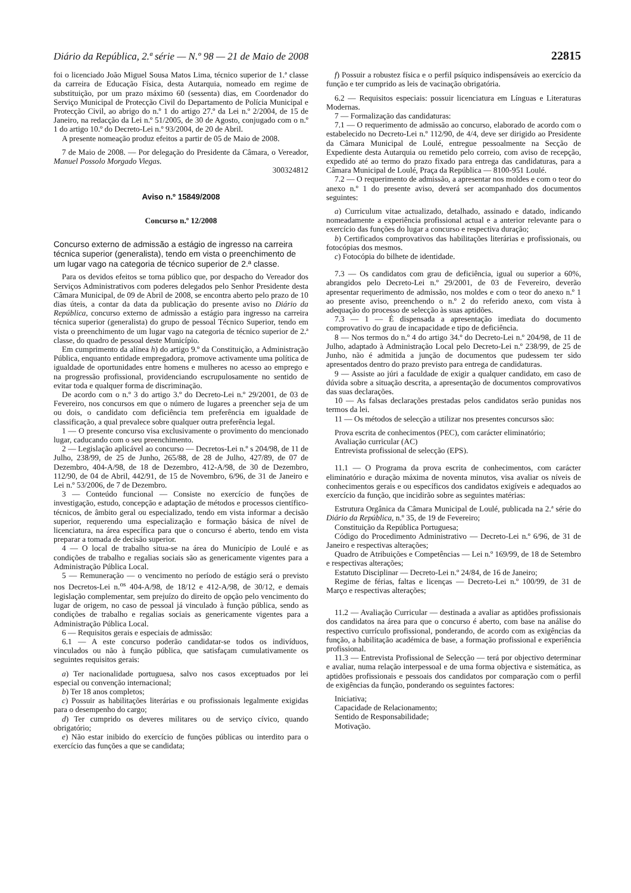Diário da República, 2.ª série — N.º 98 — 21 de Maio de 2008 22815
foi o licenciado João Miguel Sousa Matos Lima, técnico superior de 1.ª classe da carreira de Educação Física, desta Autarquia, nomeado em regime de substituição, por um prazo máximo 60 (sessenta) dias, em Coordenador do Serviço Municipal de Protecção Civil do Departamento de Polícia Municipal e Protecção Civil, ao abrigo do n.º 1 do artigo 27.º da Lei n.º 2/2004, de 15 de Janeiro, na redacção da Lei n.º 51/2005, de 30 de Agosto, conjugado com o n.º 1 do artigo 10.º do Decreto-Lei n.º 93/2004, de 20 de Abril.
A presente nomeação produz efeitos a partir de 05 de Maio de 2008.
7 de Maio de 2008. — Por delegação do Presidente da Câmara, o Vereador, Manuel Possolo Morgado Viegas.
300324812
Aviso n.º 15849/2008
Concurso n.º 12/2008
Concurso externo de admissão a estágio de ingresso na carreira técnica superior (generalista), tendo em vista o preenchimento de um lugar vago na categoria de técnico superior de 2.ª classe.
Para os devidos efeitos se torna público que, por despacho do Vereador dos Serviços Administrativos com poderes delegados pelo Senhor Presidente desta Câmara Municipal, de 09 de Abril de 2008, se encontra aberto pelo prazo de 10 dias úteis, a contar da data da publicação do presente aviso no Diário da República, concurso externo de admissão a estágio para ingresso na carreira técnica superior (generalista) do grupo de pessoal Técnico Superior, tendo em vista o preenchimento de um lugar vago na categoria de técnico superior de 2.ª classe, do quadro de pessoal deste Município.
Em cumprimento da alínea h) do artigo 9.º da Constituição, a Administração Pública, enquanto entidade empregadora, promove activamente uma política de igualdade de oportunidades entre homens e mulheres no acesso ao emprego e na progressão profissional, providenciando escrupulosamente no sentido de evitar toda e qualquer forma de discriminação.
De acordo com o n.º 3 do artigo 3.º do Decreto-Lei n.º 29/2001, de 03 de Fevereiro, nos concursos em que o número de lugares a preencher seja de um ou dois, o candidato com deficiência tem preferência em igualdade de classificação, a qual prevalece sobre qualquer outra preferência legal.
1 — O presente concurso visa exclusivamente o provimento do mencionado lugar, caducando com o seu preenchimento.
2 — Legislação aplicável ao concurso — Decretos-Lei n.º s 204/98, de 11 de Julho, 238/99, de 25 de Junho, 265/88, de 28 de Julho, 427/89, de 07 de Dezembro, 404-A/98, de 18 de Dezembro, 412-A/98, de 30 de Dezembro, 112/90, de 04 de Abril, 442/91, de 15 de Novembro, 6/96, de 31 de Janeiro e Lei n.º 53/2006, de 7 de Dezembro.
3 — Conteúdo funcional — Consiste no exercício de funções de investigação, estudo, concepção e adaptação de métodos e processos científico-técnicos, de âmbito geral ou especializado, tendo em vista informar a decisão superior, requerendo uma especialização e formação básica de nível de licenciatura, na área específica para que o concurso é aberto, tendo em vista preparar a tomada de decisão superior.
4 — O local de trabalho situa-se na área do Município de Loulé e as condições de trabalho e regalias sociais são as genericamente vigentes para a Administração Pública Local.
5 — Remuneração — o vencimento no período de estágio será o previsto nos Decretos-Lei n.<sup>os</sup> 404-A/98, de 18/12 e 412-A/98, de 30/12, e demais legislação complementar, sem prejuízo do direito de opção pelo vencimento do lugar de origem, no caso de pessoal já vinculado à função pública, sendo as condições de trabalho e regalias sociais as genericamente vigentes para a Administração Pública Local.
6 — Requisitos gerais e especiais de admissão:
6.1 — A este concurso poderão candidatar-se todos os indivíduos, vinculados ou não à função pública, que satisfaçam cumulativamente os seguintes requisitos gerais:
a) Ter nacionalidade portuguesa, salvo nos casos exceptuados por lei especial ou convenção internacional;
b) Ter 18 anos completos;
c) Possuir as habilitações literárias e ou profissionais legalmente exigidas para o desempenho do cargo;
d) Ter cumprido os deveres militares ou de serviço cívico, quando obrigatório;
e) Não estar inibido do exercício de funções públicas ou interdito para o exercício das funções a que se candidata;
f) Possuir a robustez física e o perfil psíquico indispensáveis ao exercício da função e ter cumprido as leis de vacinação obrigatória.
6.2 — Requisitos especiais: possuir licenciatura em Línguas e Literaturas Modernas.
7 — Formalização das candidaturas:
7.1 — O requerimento de admissão ao concurso, elaborado de acordo com o estabelecido no Decreto-Lei n.º 112/90, de 4/4, deve ser dirigido ao Presidente da Câmara Municipal de Loulé, entregue pessoalmente na Secção de Expediente desta Autarquia ou remetido pelo correio, com aviso de recepção, expedido até ao termo do prazo fixado para entrega das candidaturas, para a Câmara Municipal de Loulé, Praça da República — 8100-951 Loulé.
7.2 — O requerimento de admissão, a apresentar nos moldes e com o teor do anexo n.º 1 do presente aviso, deverá ser acompanhado dos documentos seguintes:
a) Curriculum vitae actualizado, detalhado, assinado e datado, indicando nomeadamente a experiência profissional actual e a anterior relevante para o exercício das funções do lugar a concurso e respectiva duração;
b) Certificados comprovativos das habilitações literárias e profissionais, ou fotocópias dos mesmos.
c) Fotocópia do bilhete de identidade.
7.3 — Os candidatos com grau de deficiência, igual ou superior a 60%, abrangidos pelo Decreto-Lei n.º 29/2001, de 03 de Fevereiro, deverão apresentar requerimento de admissão, nos moldes e com o teor do anexo n.º 1 ao presente aviso, preenchendo o n.º 2 do referido anexo, com vista à adequação do processo de selecção às suas aptidões.
7.3 — 1 — É dispensada a apresentação imediata do documento comprovativo do grau de incapacidade e tipo de deficiência.
8 — Nos termos do n.º 4 do artigo 34.º do Decreto-Lei n.º 204/98, de 11 de Julho, adaptado à Administração Local pelo Decreto-Lei n.º 238/99, de 25 de Junho, não é admitida a junção de documentos que pudessem ter sido apresentados dentro do prazo previsto para entrega de candidaturas.
9 — Assiste ao júri a faculdade de exigir a qualquer candidato, em caso de dúvida sobre a situação descrita, a apresentação de documentos comprovativos das suas declarações.
10 — As falsas declarações prestadas pelos candidatos serão punidas nos termos da lei.
11 — Os métodos de selecção a utilizar nos presentes concursos são:
Prova escrita de conhecimentos (PEC), com carácter eliminatório;
Avaliação curricular (AC)
Entrevista profissional de selecção (EPS).
11.1 — O Programa da prova escrita de conhecimentos, com carácter eliminatório e duração máxima de noventa minutos, visa avaliar os níveis de conhecimentos gerais e ou específicos dos candidatos exigíveis e adequados ao exercício da função, que incidirão sobre as seguintes matérias:
Estrutura Orgânica da Câmara Municipal de Loulé, publicada na 2.ª série do Diário da República, n.º 35, de 19 de Fevereiro;
Constituição da República Portuguesa;
Código do Procedimento Administrativo — Decreto-Lei n.º 6/96, de 31 de Janeiro e respectivas alterações;
Quadro de Atribuições e Competências — Lei n.º 169/99, de 18 de Setembro e respectivas alterações;
Estatuto Disciplinar — Decreto-Lei n.º 24/84, de 16 de Janeiro;
Regime de férias, faltas e licenças — Decreto-Lei n.º 100/99, de 31 de Março e respectivas alterações;
11.2 — Avaliação Curricular — destinada a avaliar as aptidões profissionais dos candidatos na área para que o concurso é aberto, com base na análise do respectivo currículo profissional, ponderando, de acordo com as exigências da função, a habilitação académica de base, a formação profissional e experiência profissional.
11.3 — Entrevista Profissional de Selecção — terá por objectivo determinar e avaliar, numa relação interpessoal e de uma forma objectiva e sistemática, as aptidões profissionais e pessoais dos candidatos por comparação com o perfil de exigências da função, ponderando os seguintes factores:
Iniciativa;
Capacidade de Relacionamento;
Sentido de Responsabilidade;
Motivação.